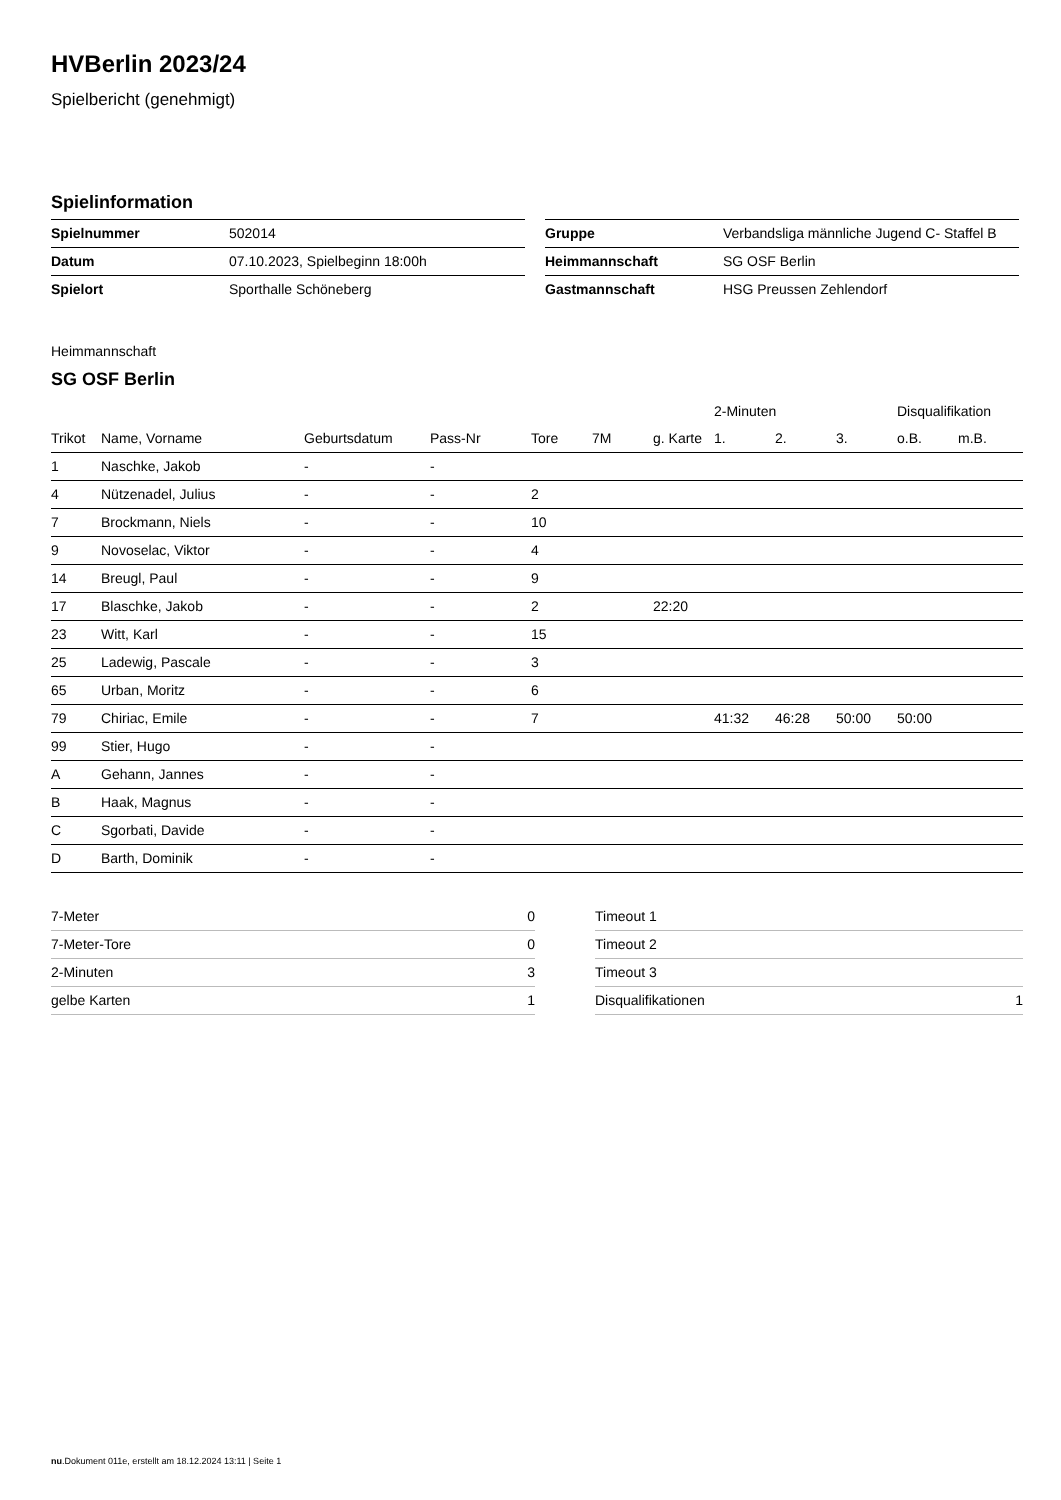HVBerlin 2023/24
Spielbericht (genehmigt)
Spielinformation
| Spielnummer | 502014 |
| Datum | 07.10.2023, Spielbeginn 18:00h |
| Spielort | Sporthalle Schöneberg |
| Gruppe | Verbandsliga männliche Jugend C- Staffel B |
| Heimmannschaft | SG OSF Berlin |
| Gastmannschaft | HSG Preussen Zehlendorf |
Heimmannschaft
SG OSF Berlin
| | | | | | | | 2-Minuten | | | Disqualifikation | |
| --- | --- | --- | --- | --- | --- | --- | --- | --- | --- | --- | --- |
| Trikot | Name, Vorname | Geburtsdatum | Pass-Nr | Tore | 7M | g. Karte | 1. | 2. | 3. | o.B. | m.B. |
| 1 | Naschke, Jakob | - | - | | | | | | | | |
| 4 | Nützenadel, Julius | - | - | 2 | | | | | | | |
| 7 | Brockmann, Niels | - | - | 10 | | | | | | | |
| 9 | Novoselac, Viktor | - | - | 4 | | | | | | | |
| 14 | Breugl, Paul | - | - | 9 | | | | | | | |
| 17 | Blaschke, Jakob | - | - | 2 | | 22:20 | | | | | |
| 23 | Witt, Karl | - | - | 15 | | | | | | | |
| 25 | Ladewig, Pascale | - | - | 3 | | | | | | | |
| 65 | Urban, Moritz | - | - | 6 | | | | | | | |
| 79 | Chiriac, Emile | - | - | 7 | | | 41:32 | 46:28 | 50:00 | 50:00 | |
| 99 | Stier, Hugo | - | - | | | | | | | | |
| A | Gehann, Jannes | - | - | | | | | | | | |
| B | Haak, Magnus | - | - | | | | | | | | |
| C | Sgorbati, Davide | - | - | | | | | | | | |
| D | Barth, Dominik | - | - | | | | | | | | |
| 7-Meter | 0 |
| 7-Meter-Tore | 0 |
| 2-Minuten | 3 |
| gelbe Karten | 1 |
| Timeout 1 | |
| Timeout 2 | |
| Timeout 3 | |
| Disqualifikationen | 1 |
nu.Dokument 011e, erstellt am 18.12.2024 13:11 | Seite 1